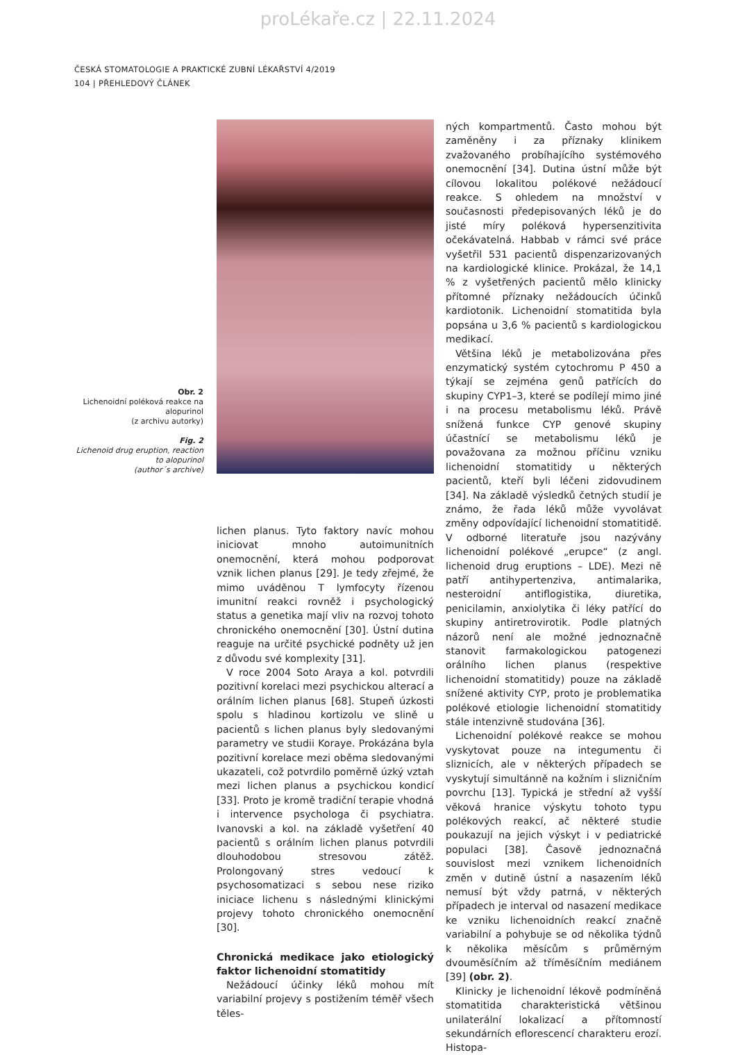proLékaře.cz | 22.11.2024
ČESKÁ STOMATOLOGIE A PRAKTICKÉ ZUBNÍ LÉKAŘSTVÍ 4/2019
104 | PŘEHLEDOVÝ ČLÁNEK
Obr. 2
Lichenoidní poléková reakce na alopurinol
(z archivu autorky)
Fig. 2
Lichenoid drug eruption, reaction to alopurinol
(author´s archive)
lichen planus. Tyto faktory navíc mohou iniciovat mnoho autoimunitních onemocnění, která mohou podporovat vznik lichen planus [29]. Je tedy zřejmé, že mimo uváděnou T lymfocyty řízenou imunitní reakci rovněž i psychologický status a genetika mají vliv na rozvoj tohoto chronického onemocnění [30]. Ústní dutina reaguje na určité psychické podněty už jen z důvodu své komplexity [31].
V roce 2004 Soto Araya a kol. potvrdili pozitivní korelaci mezi psychickou alterací a orálním lichen planus [68]. Stupeň úzkosti spolu s hladinou kortizolu ve slině u pacientů s lichen planus byly sledovanými parametry ve studii Koraye. Prokázána byla pozitivní korelace mezi oběma sledovanými ukazateli, což potvrdilo poměrně úzký vztah mezi lichen planus a psychickou kondicí [33]. Proto je kromě tradiční terapie vhodná i intervence psychologa či psychiatra. Ivanovski a kol. na základě vyšetření 40 pacientů s orálním lichen planus potvrdili dlouhodobou stresovou zátěž. Prolongovaný stres vedoucí k psychosomatizaci s sebou nese riziko iniciace lichenu s následnými klinickými projevy tohoto chronického onemocnění [30].
Chronická medikace jako etiologický faktor lichenoidní stomatitidy
Nežádoucí účinky léků mohou mít variabilní projevy s postižením téměř všech těles-
ných kompartmentů. Často mohou být zaměněny i za příznaky klinikem zvažovaného probíhajícího systémového onemocnění [34]. Dutina ústní může být cílovou lokalitou polékové nežádoucí reakce. S ohledem na množství v současnosti předepisovaných léků je do jisté míry poléková hypersenzitivita očekávatelná. Habbab v rámci své práce vyšetřil 531 pacientů dispenzarizovaných na kardiologické klinice. Prokázal, že 14,1 % z vyšetřených pacientů mělo klinicky přítomné příznaky nežádoucích účinků kardiotonik. Lichenoidní stomatitida byla popsána u 3,6 % pacientů s kardiologickou medikací.
Většina léků je metabolizována přes enzymatický systém cytochromu P 450 a týkají se zejména genů patřících do skupiny CYP1–3, které se podílejí mimo jiné i na procesu metabolismu léků. Právě snížená funkce CYP genové skupiny účastnící se metabolismu léků je považovana za možnou příčinu vzniku lichenoidní stomatitidy u některých pacientů, kteří byli léčeni zidovudinem [34]. Na základě výsledků četných studií je známo, že řada léků může vyvolávat změny odpovídající lichenoidní stomatitidě. V odborné literatuře jsou nazývány lichenoidní polékové „erupce“ (z angl. lichenoid drug eruptions – LDE). Mezi ně patří antihypertenziva, antimalarika, nesteroidní antiflogistika, diuretika, penicilamin, anxiolytika či léky patřící do skupiny antiretrovirotik. Podle platných názorů není ale možné jednoznačně stanovit farmakologickou patogenezi orálního lichen planus (respektive lichenoidní stomatitidy) pouze na základě snížené aktivity CYP, proto je problematika polékové etiologie lichenoidní stomatitidy stále intenzivně studována [36].
Lichenoidní polékové reakce se mohou vyskytovat pouze na integumentu či sliznicích, ale v některých případech se vyskytují simultánně na kožním i slizničním povrchu [13]. Typická je střední až vyšší věková hranice výskytu tohoto typu polékových reakcí, ač některé studie poukazují na jejich výskyt i v pediatrické populaci [38]. Časově jednoznačná souvislost mezi vznikem lichenoidních změn v dutině ústní a nasazením léků nemusí být vždy patrná, v některých případech je interval od nasazení medikace ke vzniku lichenoidních reakcí značně variabilní a pohybuje se od několika týdnů k několika měsícům s průměrným dvouměsíčním až tříměsíčním mediánem [39] (obr. 2).
Klinicky je lichenoidní lékově podmíněná stomatitida charakteristická většinou unilaterální lokalizací a přítomností sekundárních eflorescencí charakteru erozí. Histopa-